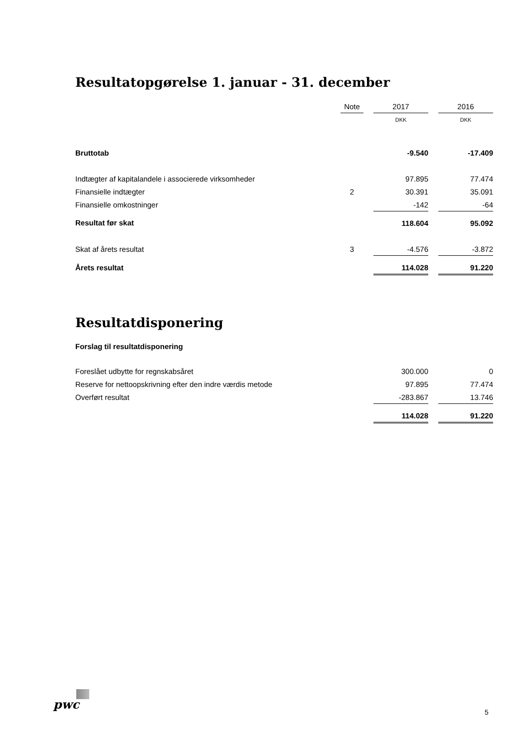Resultatopgørelse 1. januar - 31. december
| | Note | | 2017 | | 2016 |
| | | | DKK | | DKK |
| Bruttotab | | | -9.540 | | -17.409 |
| Indtægter af kapitalandele i associerede virksomheder | | | 97.895 | | 77.474 |
| Finansielle indtægter | 2 | | 30.391 | | 35.091 |
| Finansielle omkostninger | | | -142 | | -64 |
| Resultat før skat | | | 118.604 | | 95.092 |
| Skat af årets resultat | 3 | | -4.576 | | -3.872 |
| Årets resultat | | | 114.028 | | 91.220 |
Resultatdisponering
Forslag til resultatdisponering
| Foreslået udbytte for regnskabsåret | | | 300.000 | | 0 |
| Reserve for nettoopskrivning efter den indre værdis metode | | | 97.895 | | 77.474 |
| Overført resultat | | | -283.867 | | 13.746 |
| | | | 114.028 | | 91.220 |
pwc
5